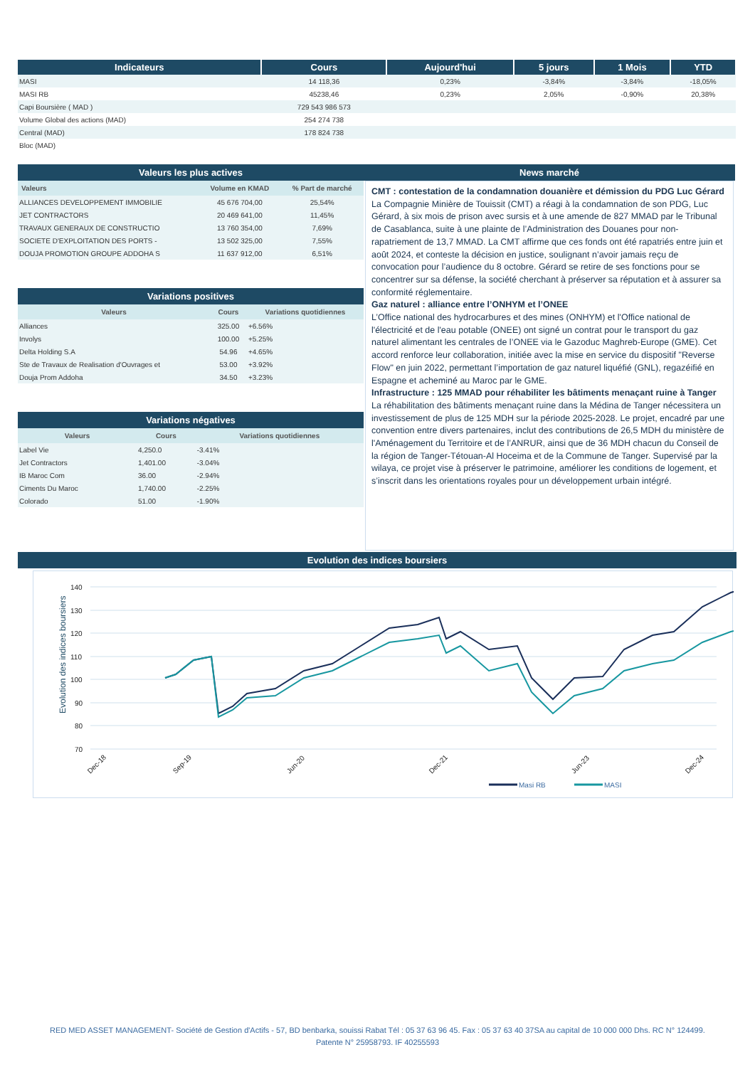| Indicateurs | Cours | Aujourd'hui | 5 jours | 1 Mois | YTD |
| --- | --- | --- | --- | --- | --- |
| MASI | 14 118,36 | 0,23% | -3,84% | -3,84% | -18,05% |
| MASI RB | 45238,46 | 0,23% | 2,05% | -0,90% | 20,38% |
| Capi Boursière ( MAD ) | 729 543 986 573 | | | | |
| Volume Global des actions (MAD) | 254 274 738 | | | | |
| Central (MAD) | 178 824 738 | | | | |
| Bloc (MAD) | | | | | |
Valeurs les plus actives
| Valeurs | Volume en KMAD | % Part de marché |
| --- | --- | --- |
| ALLIANCES DEVELOPPEMENT IMMOBILIE | 45 676 704,00 | 25,54% |
| JET CONTRACTORS | 20 469 641,00 | 11,45% |
| TRAVAUX GENERAUX DE CONSTRUCTIO | 13 760 354,00 | 7,69% |
| SOCIETE D'EXPLOITATION DES PORTS - | 13 502 325,00 | 7,55% |
| DOUJA PROMOTION GROUPE ADDOHA S | 11 637 912,00 | 6,51% |
Variations positives
| Valeurs | Cours | Variations quotidiennes |
| --- | --- | --- |
| Alliances | 325.00 | +6.56% |
| Involys | 100.00 | +5.25% |
| Delta Holding S.A | 54.96 | +4.65% |
| Ste de Travaux de Realisation d'Ouvrages et | 53.00 | +3.92% |
| Douja Prom Addoha | 34.50 | +3.23% |
Variations négatives
| Valeurs | Cours | Variations quotidiennes |
| --- | --- | --- |
| Label Vie | 4,250.0 | -3.41% |
| Jet Contractors | 1,401.00 | -3.04% |
| IB Maroc Com | 36.00 | -2.94% |
| Ciments Du Maroc | 1,740.00 | -2.25% |
| Colorado | 51.00 | -1.90% |
News marché
CMT : contestation de la condamnation douanière et démission du PDG Luc Gérard
La Compagnie Minière de Touissit (CMT) a réagi à la condamnation de son PDG, Luc Gérard, à six mois de prison avec sursis et à une amende de 827 MMAD par le Tribunal de Casablanca, suite à une plainte de l’Administration des Douanes pour non-rapatriement de 13,7 MMAD. La CMT affirme que ces fonds ont été rapatriés entre juin et août 2024, et conteste la décision en justice, soulignant n’avoir jamais reçu de convocation pour l’audience du 8 octobre. Gérard se retire de ses fonctions pour se concentrer sur sa défense, la société cherchant à préserver sa réputation et à assurer sa conformité réglementaire.
Gaz naturel : alliance entre l’ONHYM et l’ONEE
L’Office national des hydrocarbures et des mines (ONHYM) et l'Office national de l'électricité et de l'eau potable (ONEE) ont signé un contrat pour le transport du gaz naturel alimentant les centrales de l’ONEE via le Gazoduc Maghreb-Europe (GME). Cet accord renforce leur collaboration, initiée avec la mise en service du dispositif "Reverse Flow" en juin 2022, permettant l’importation de gaz naturel liquéfié (GNL), regazéifié en Espagne et acheminé au Maroc par le GME.
Infrastructure : 125 MMAD pour réhabiliter les bâtiments menaçant ruine à Tanger
La réhabilitation des bâtiments menaçant ruine dans la Médina de Tanger nécessitera un investissement de plus de 125 MDH sur la période 2025-2028. Le projet, encadré par une convention entre divers partenaires, inclut des contributions de 26,5 MDH du ministère de l'Aménagement du Territoire et de l’ANRUR, ainsi que de 36 MDH chacun du Conseil de la région de Tanger-Tétouan-Al Hoceima et de la Commune de Tanger. Supervisé par la wilaya, ce projet vise à préserver le patrimoine, améliorer les conditions de logement, et s’inscrit dans les orientations royales pour un développement urbain intégré.
Evolution des indices boursiers
Evolution des indices boursiers
140
130
120
110
100
90
80
70
Dec-18
Sep-19
Jun-20
Dec-21
Jun-23
Dec-24
Masi RB
MASI
RED MED ASSET MANAGEMENT- Société de Gestion d'Actifs - 57, BD benbarka, souissi Rabat Tél : 05 37 63 96 45. Fax : 05 37 63 40 37SA au capital de 10 000 000 Dhs. RC N° 124499.
Patente N° 25958793. IF 40255593